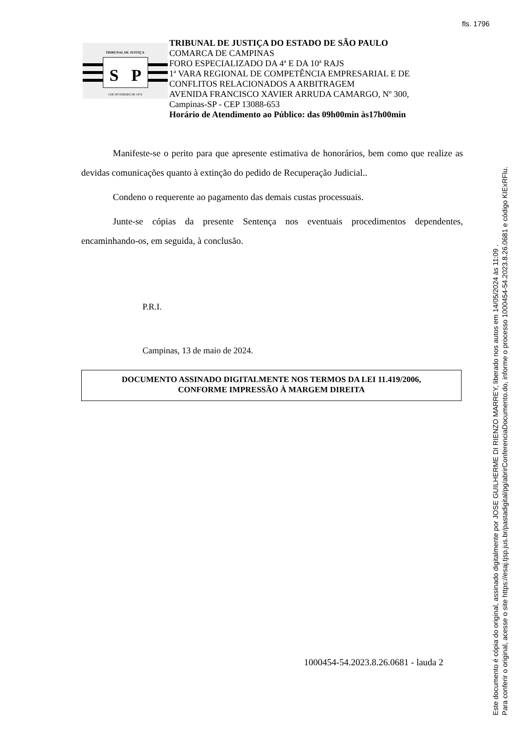fls. 1796
TRIBUNAL DE JUSTIÇA
S
P
3 DE FEVEREIRO DE 1874
TRIBUNAL DE JUSTIÇA DO ESTADO DE SÃO PAULO
COMARCA DE CAMPINAS
FORO ESPECIALIZADO DA 4ª E DA 10ª RAJS
1ª VARA REGIONAL DE COMPETÊNCIA EMPRESARIAL E DE
CONFLITOS RELACIONADOS A ARBITRAGEM
AVENIDA FRANCISCO XAVIER ARRUDA CAMARGO, Nº 300,
Campinas-SP - CEP 13088-653
Horário de Atendimento ao Público: das 09h00min às17h00min
Manifeste-se o perito para que apresente estimativa de honorários, bem como que realize as devidas comunicações quanto à extinção do pedido de Recuperação Judicial..
Condeno o requerente ao pagamento das demais custas processuais.
Junte-se cópias da presente Sentença nos eventuais procedimentos dependentes, encaminhando-os, em seguida, à conclusão.
P.R.I.
Campinas, 13 de maio de 2024.
DOCUMENTO ASSINADO DIGITALMENTE NOS TERMOS DA LEI 11.419/2006,
CONFORME IMPRESSÃO À MARGEM DIREITA
1000454-54.2023.8.26.0681 - lauda 2
Este documento é cópia do original, assinado digitalmente por JOSE GUILHERME DI RIENZO MARREY, liberado nos autos em 14/05/2024 às 11:09 .
Para conferir o original, acesse o site https://esaj.tjsp.jus.br/pastadigital/pg/abrirConferenciaDocumento.do, informe o processo 1000454-54.2023.8.26.0681 e código KIExRFlu.